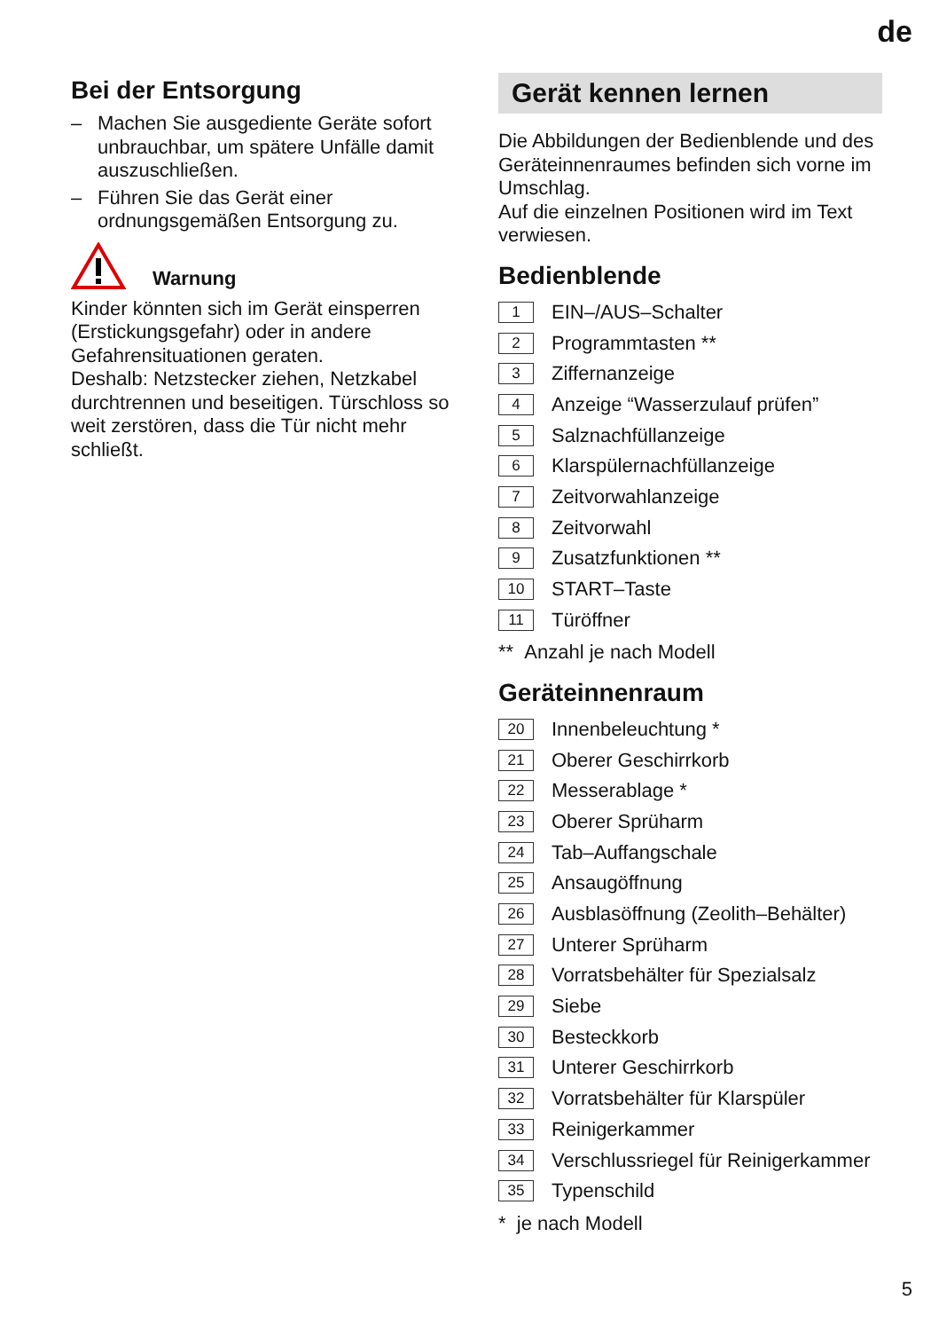de
Bei der Entsorgung
– Machen Sie ausgediente Geräte sofort unbrauchbar, um spätere Unfälle damit auszuschließen.
– Führen Sie das Gerät einer ordnungsgemäßen Entsorgung zu.
Warnung
Kinder könnten sich im Gerät einsperren (Erstickungsgefahr) oder in andere Gefahrensituationen geraten.
Deshalb: Netzstecker ziehen, Netzkabel durchtrennen und beseitigen. Türschloss so weit zerstören, dass die Tür nicht mehr schließt.
Gerät kennen lernen
Die Abbildungen der Bedienblende und des Geräteinnenraumes befinden sich vorne im Umschlag.
Auf die einzelnen Positionen wird im Text verwiesen.
Bedienblende
1 EIN–/AUS–Schalter
2 Programmtasten **
3 Ziffernanzeige
4 Anzeige “Wasserzulauf prüfen”
5 Salznachfüllanzeige
6 Klarspülernachfüllanzeige
7 Zeitvorwahlanzeige
8 Zeitvorwahl
9 Zusatzfunktionen **
10 START–Taste
11 Türöffner
** Anzahl je nach Modell
Geräteinnenraum
20 Innenbeleuchtung *
21 Oberer Geschirrkorb
22 Messerablage *
23 Oberer Sprüharm
24 Tab–Auffangschale
25 Ansaugöffnung
26 Ausblasöffnung (Zeolith–Behälter)
27 Unterer Sprüharm
28 Vorratsbehälter für Spezialsalz
29 Siebe
30 Besteckkorb
31 Unterer Geschirrkorb
32 Vorratsbehälter für Klarspüler
33 Reinigerkammer
34 Verschlussriegel für Reinigerkammer
35 Typenschild
* je nach Modell
5